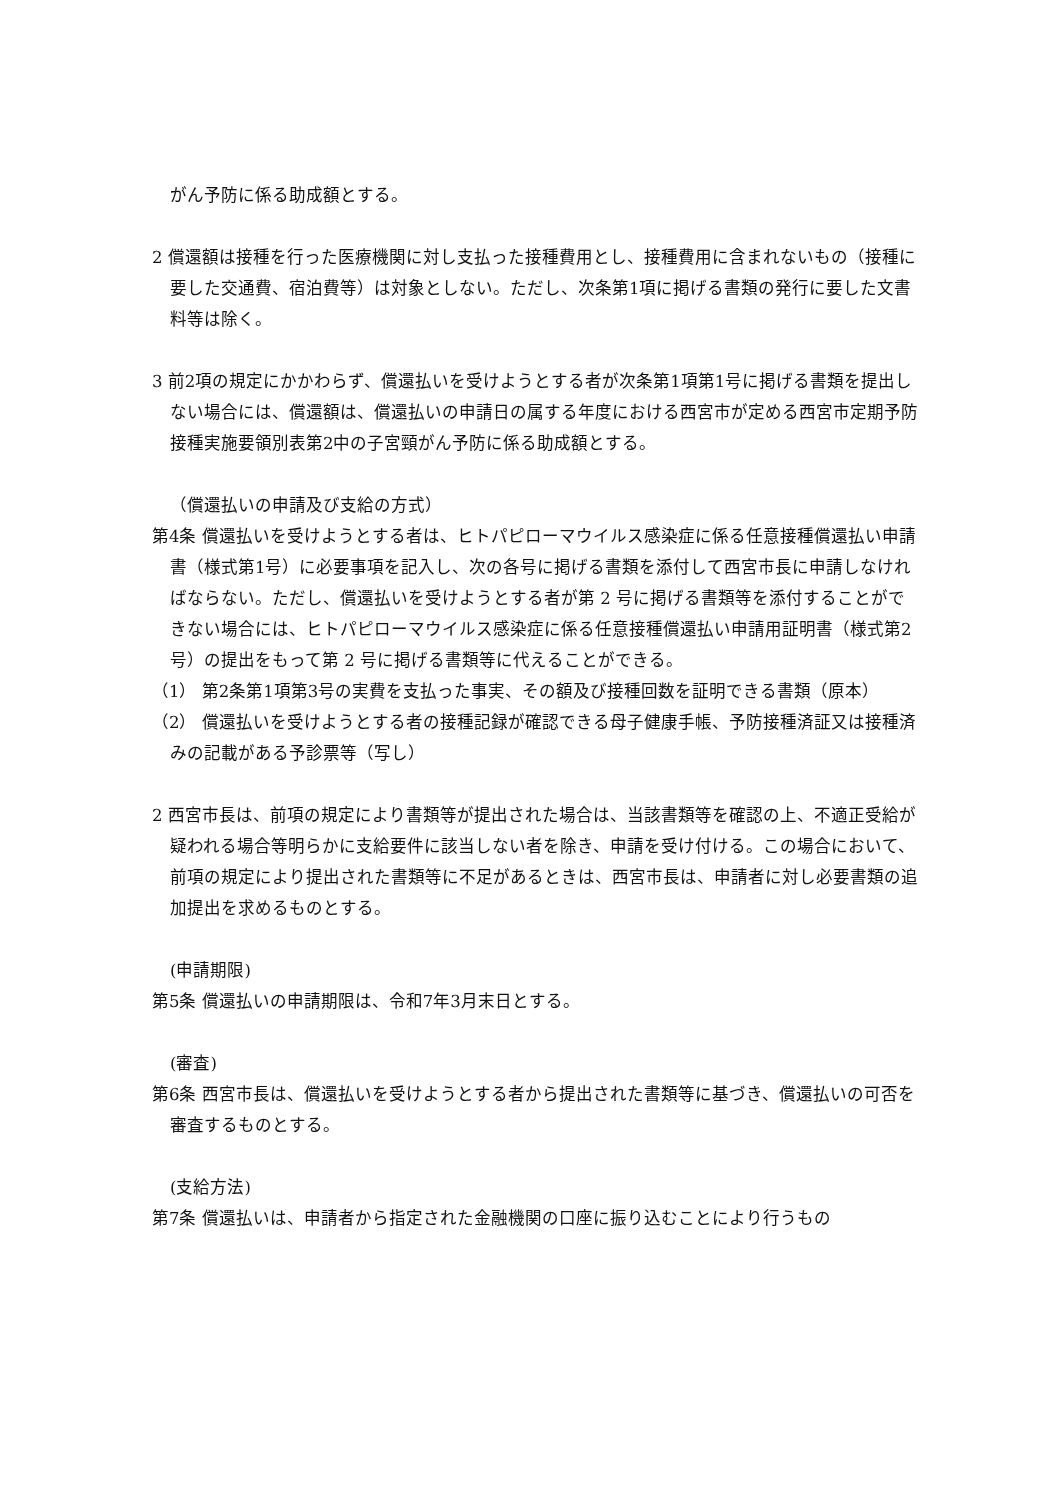がん予防に係る助成額とする。
2 償還額は接種を行った医療機関に対し支払った接種費用とし、接種費用に含まれないもの（接種に要した交通費、宿泊費等）は対象としない。ただし、次条第1項に掲げる書類の発行に要した文書料等は除く。
3 前2項の規定にかかわらず、償還払いを受けようとする者が次条第1項第1号に掲げる書類を提出しない場合には、償還額は、償還払いの申請日の属する年度における西宮市が定める西宮市定期予防接種実施要領別表第2中の子宮頸がん予防に係る助成額とする。
（償還払いの申請及び支給の方式）
第4条 償還払いを受けようとする者は、ヒトパピローマウイルス感染症に係る任意接種償還払い申請書（様式第1号）に必要事項を記入し、次の各号に掲げる書類を添付して西宮市長に申請しなければならない。ただし、償還払いを受けようとする者が第 2 号に掲げる書類等を添付することができない場合には、ヒトパピローマウイルス感染症に係る任意接種償還払い申請用証明書（様式第2号）の提出をもって第 2 号に掲げる書類等に代えることができる。
（1） 第2条第1項第3号の実費を支払った事実、その額及び接種回数を証明できる書類（原本）
（2） 償還払いを受けようとする者の接種記録が確認できる母子健康手帳、予防接種済証又は接種済みの記載がある予診票等（写し）
2 西宮市長は、前項の規定により書類等が提出された場合は、当該書類等を確認の上、不適正受給が疑われる場合等明らかに支給要件に該当しない者を除き、申請を受け付ける。この場合において、前項の規定により提出された書類等に不足があるときは、西宮市長は、申請者に対し必要書類の追加提出を求めるものとする。
(申請期限)
第5条 償還払いの申請期限は、令和7年3月末日とする。
(審査)
第6条 西宮市長は、償還払いを受けようとする者から提出された書類等に基づき、償還払いの可否を審査するものとする。
(支給方法)
第7条 償還払いは、申請者から指定された金融機関の口座に振り込むことにより行うもの